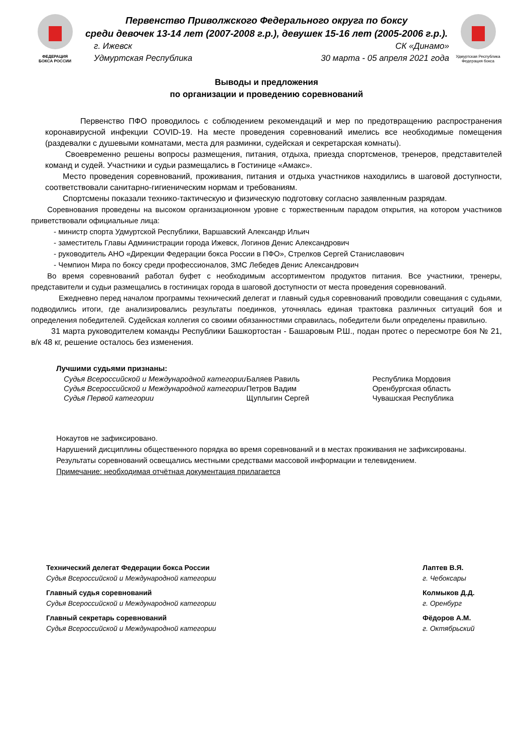ФЕДЕРАЦИЯ
БОКСА РОССИИ
Первенство Приволжского Федерального округа по боксу
среди девочек 13-14 лет (2007-2008 г.р.), девушек 15-16 лет (2005-2006 г.р.).
г. Ижевск СК «Динамо»
Удмуртская Республика 30 марта - 05 апреля 2021 года
Удмуртская Республика
Федерация бокса
Выводы и предложения
по организации и проведению соревнований
Первенство ПФО проводилось с соблюдением рекомендаций и мер по предотвращению распространения коронавирусной инфекции COVID-19. На месте проведения соревнований имелись все необходимые помещения (раздевалки с душевыми комнатами, места для разминки, судейская и секретарская комнаты).
Своевременно решены вопросы размещения, питания, отдыха, приезда спортсменов, тренеров, представителей команд и судей. Участники и судьи размещались в Гостинице «Амакс».
Место проведения соревнований, проживания, питания и отдыха участников находились в шаговой доступности, соответствовали санитарно-гигиеническим нормам и требованиям.
Спортсмены показали технико-тактическую и физическую подготовку согласно заявленным разрядам.
Соревнования проведены на высоком организационном уровне с торжественным парадом открытия, на котором участников приветствовали официальные лица:
- министр спорта Удмуртской Республики, Варшавский Александр Ильич
- заместитель Главы Администрации города Ижевск, Логинов Денис Александрович
- руководитель АНО «Дирекции Федерации бокса России в ПФО», Стрелков Сергей Станиславович
- Чемпион Мира по боксу среди профессионалов, ЗМС Лебедев Денис Александрович
Во время соревнований работал буфет с необходимым ассортиментом продуктов питания. Все участники, тренеры, представители и судьи размещались в гостиницах города в шаговой доступности от места проведения соревнований.
Ежедневно перед началом программы технический делегат и главный судья соревнований проводили совещания с судьями, подводились итоги, где анализировались результаты поединков, уточнялась единая трактовка различных ситуаций боя и определения победителей. Судейская коллегия со своими обязанностями справилась, победители были определены правильно.
31 марта руководителем команды Республики Башкортостан - Башаровым Р.Ш., подан протес о пересмотре боя № 21, в/к 48 кг, решение осталось без изменения.
Лучшими судьями признаны:
| Судья Всероссийской и Международной категории | Баляев Равиль | Республика Мордовия |
| Судья Всероссийской и Международной категории | Петров Вадим | Оренбургская область |
| Судья Первой категории | Щуплыгин Сергей | Чувашская Республика |
Нокаутов не зафиксировано.
Нарушений дисциплины общественного порядка во время соревнований и в местах проживания не зафиксированы.
Результаты соревнований освещались местными средствами массовой информации и телевидением.
Примечание: необходимая отчётная документация прилагается
Технический делегат Федерации бокса России
Судья Всероссийской и Международной категории
Главный судья соревнований
Судья Всероссийской и Международной категории
Главный секретарь соревнований
Судья Всероссийской и Международной категории
Лаптев В.Я.
г. Чебоксары
Колмыков Д.Д.
г. Оренбург
Фёдоров А.М.
г. Октябрьский